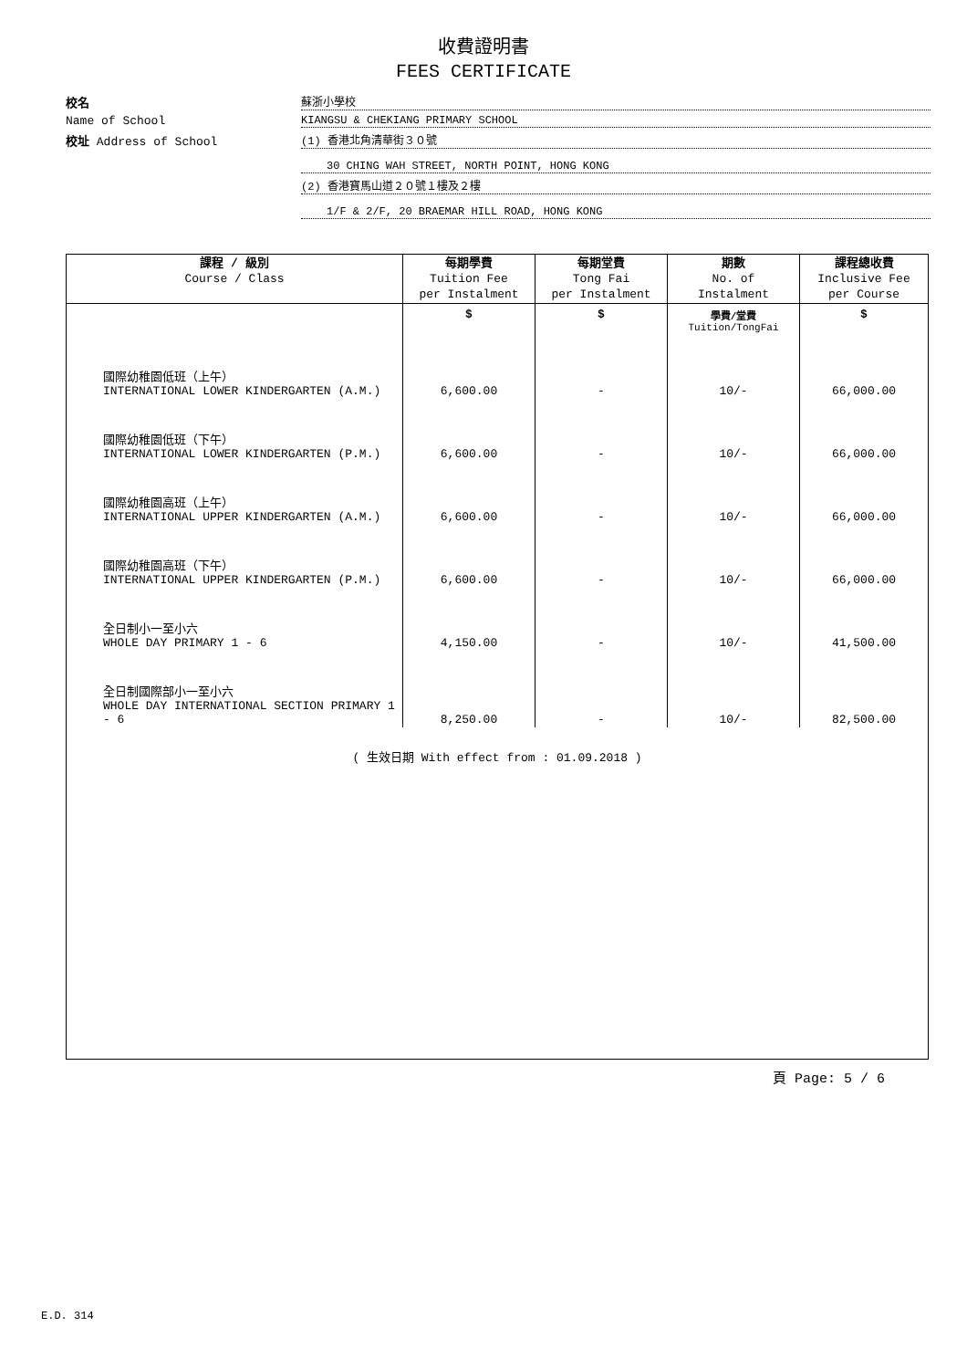收費證明書
FEES CERTIFICATE
校名
蘇浙小學校
Name of School
KIANGSU & CHEKIANG PRIMARY SCHOOL
校址 Address of School
(1) 香港北角清華街３０號
30 CHING WAH STREET, NORTH POINT, HONG KONG
(2) 香港寶馬山道２０號１樓及２樓
1/F & 2/F, 20 BRAEMAR HILL ROAD, HONG KONG
| 課程 / 級別 Course / Class | 每期學費 Tuition Fee per Instalment | 每期堂費 Tong Fai per Instalment | 期數 No. of Instalment | 課程總收費 Inclusive Fee per Course |
| --- | --- | --- | --- | --- |
| | $ | $ | 學費/堂費 Tuition/TongFai | $ |
| 國際幼稚園低班（上午） INTERNATIONAL LOWER KINDERGARTEN (A.M.) | 6,600.00 | - | 10/- | 66,000.00 |
| 國際幼稚園低班（下午） INTERNATIONAL LOWER KINDERGARTEN (P.M.) | 6,600.00 | - | 10/- | 66,000.00 |
| 國際幼稚園高班（上午） INTERNATIONAL UPPER KINDERGARTEN (A.M.) | 6,600.00 | - | 10/- | 66,000.00 |
| 國際幼稚園高班（下午） INTERNATIONAL UPPER KINDERGARTEN (P.M.) | 6,600.00 | - | 10/- | 66,000.00 |
| 全日制小一至小六 WHOLE DAY PRIMARY 1 - 6 | 4,150.00 | - | 10/- | 41,500.00 |
| 全日制國際部小一至小六 WHOLE DAY INTERNATIONAL SECTION PRIMARY 1 - 6 | 8,250.00 | - | 10/- | 82,500.00 |
| ( 生效日期 With effect from : 01.09.2018 ) | | | | |
頁 Page: 5 / 6
E.D. 314